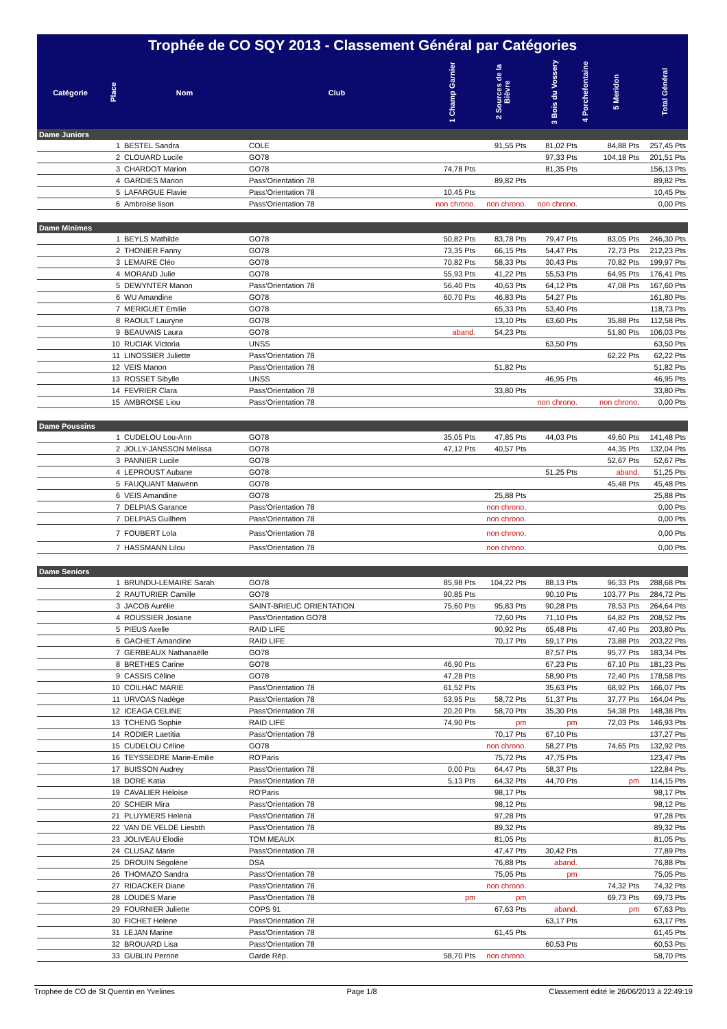| Trophée de CO SQY 2013 - Classement Général par Catégories | | | | | | | | | |
| --- | --- | --- | --- | --- | --- | --- | --- | --- | --- |
| Catégorie | Place | Nom | Club | 1 Champ Garnier | 2 Sources de la Bièvre | 3 Bois du Vossery | 4 Porchefontaine | 5 Meridon | Total Général |
| Dame Juniors | | | | | | | | | |
| | 1 | BESTEL Sandra | COLE | | 91,55 Pts | 81,02 Pts | | 84,88 Pts | 257,45 Pts |
| | 2 | CLOUARD Lucile | GO78 | | | 97,33 Pts | | 104,18 Pts | 201,51 Pts |
| | 3 | CHARDOT Marion | GO78 | 74,78 Pts | | 81,35 Pts | | | 156,13 Pts |
| | 4 | GARDIES Marion | Pass'Orientation 78 | | 89,82 Pts | | | | 89,82 Pts |
| | 5 | LAFARGUE Flavie | Pass'Orientation 78 | 10,45 Pts | | | | | 10,45 Pts |
| | 6 | Ambroise lison | Pass'Orientation 78 | non chrono. | non chrono. | non chrono. | | | 0,00 Pts |
| Dame Minimes | | | | | | | | | |
| | 1 | BEYLS Mathilde | GO78 | 50,82 Pts | 83,78 Pts | 79,47 Pts | | 83,05 Pts | 246,30 Pts |
| | 2 | THONIER Fanny | GO78 | 73,35 Pts | 66,15 Pts | 54,47 Pts | | 72,73 Pts | 212,23 Pts |
| | 3 | LEMAIRE Cléo | GO78 | 70,82 Pts | 58,33 Pts | 30,43 Pts | | 70,82 Pts | 199,97 Pts |
| | 4 | MORAND Julie | GO78 | 55,93 Pts | 41,22 Pts | 55,53 Pts | | 64,95 Pts | 176,41 Pts |
| | 5 | DEWYNTER Manon | Pass'Orientation 78 | 56,40 Pts | 40,63 Pts | 64,12 Pts | | 47,08 Pts | 167,60 Pts |
| | 6 | WU Amandine | GO78 | 60,70 Pts | 46,83 Pts | 54,27 Pts | | | 161,80 Pts |
| | 7 | MERIGUET Emilie | GO78 | | 65,33 Pts | 53,40 Pts | | | 118,73 Pts |
| | 8 | RAOULT Lauryne | GO78 | | 13,10 Pts | 63,60 Pts | | 35,88 Pts | 112,58 Pts |
| | 9 | BEAUVAIS Laura | GO78 | aband. | 54,23 Pts | | | 51,80 Pts | 106,03 Pts |
| | 10 | RUCIAK Victoria | UNSS | | | 63,50 Pts | | | 63,50 Pts |
| | 11 | LINOSSIER Juliette | Pass'Orientation 78 | | | | | 62,22 Pts | 62,22 Pts |
| | 12 | VEIS Manon | Pass'Orientation 78 | | 51,82 Pts | | | | 51,82 Pts |
| | 13 | ROSSET Sibylle | UNSS | | | 46,95 Pts | | | 46,95 Pts |
| | 14 | FEVRIER Clara | Pass'Orientation 78 | | 33,80 Pts | | | | 33,80 Pts |
| | 15 | AMBROISE Liou | Pass'Orientation 78 | | | non chrono. | | non chrono. | 0,00 Pts |
| Dame Poussins | | | | | | | | | |
| | 1 | CUDELOU Lou-Ann | GO78 | 35,05 Pts | 47,85 Pts | 44,03 Pts | | 49,60 Pts | 141,48 Pts |
| | 2 | JOLLY-JANSSON Mélissa | GO78 | 47,12 Pts | 40,57 Pts | | | 44,35 Pts | 132,04 Pts |
| | 3 | PANNIER Lucile | GO78 | | | | | 52,67 Pts | 52,67 Pts |
| | 4 | LEPROUST Aubane | GO78 | | | 51,25 Pts | | aband. | 51,25 Pts |
| | 5 | FAUQUANT Maïwenn | GO78 | | | | | 45,48 Pts | 45,48 Pts |
| | 6 | VEIS Amandine | GO78 | | 25,88 Pts | | | | 25,88 Pts |
| | 7 | DELPIAS Garance | Pass'Orientation 78 | | non chrono. | | | | 0,00 Pts |
| | 7 | DELPIAS Guilhem | Pass'Orientation 78 | | non chrono. | | | | 0,00 Pts |
| | 7 | FOUBERT Lola | Pass'Orientation 78 | | non chrono. | | | | 0,00 Pts |
| | 7 | HASSMANN Lilou | Pass'Orientation 78 | | non chrono. | | | | 0,00 Pts |
| Dame Seniors | | | | | | | | | |
| | 1 | BRUNDU-LEMAIRE Sarah | GO78 | 85,98 Pts | 104,22 Pts | 88,13 Pts | | 96,33 Pts | 288,68 Pts |
| | 2 | RAUTURIER Camille | GO78 | 90,85 Pts | | 90,10 Pts | | 103,77 Pts | 284,72 Pts |
| | 3 | JACOB Aurélie | SAINT-BRIEUC ORIENTATION | 75,60 Pts | 95,83 Pts | 90,28 Pts | | 78,53 Pts | 264,64 Pts |
| | 4 | ROUSSIER Josiane | Pass'Orientation GO78 | | 72,60 Pts | 71,10 Pts | | 64,82 Pts | 208,52 Pts |
| | 5 | PIEUS Axelle | RAID LIFE | | 90,92 Pts | 65,48 Pts | | 47,40 Pts | 203,80 Pts |
| | 6 | GACHET Amandine | RAID LIFE | | 70,17 Pts | 59,17 Pts | | 73,88 Pts | 203,22 Pts |
| | 7 | GERBEAUX Nathanaëlle | GO78 | | | 87,57 Pts | | 95,77 Pts | 183,34 Pts |
| | 8 | BRETHES Carine | GO78 | 46,90 Pts | | 67,23 Pts | | 67,10 Pts | 181,23 Pts |
| | 9 | CASSIS Céline | GO78 | 47,28 Pts | | 58,90 Pts | | 72,40 Pts | 178,58 Pts |
| | 10 | COILHAC MARIE | Pass'Orientation 78 | 61,52 Pts | | 35,63 Pts | | 68,92 Pts | 166,07 Pts |
| | 11 | URVOAS Nadège | Pass'Orientation 78 | 53,95 Pts | 58,72 Pts | 51,37 Pts | | 37,77 Pts | 164,04 Pts |
| | 12 | ICEAGA CELINE | Pass'Orientation 78 | 20,20 Pts | 58,70 Pts | 35,30 Pts | | 54,38 Pts | 148,38 Pts |
| | 13 | TCHENG Sophie | RAID LIFE | 74,90 Pts | pm | pm | | 72,03 Pts | 146,93 Pts |
| | 14 | RODIER Laetitia | Pass'Orientation 78 | | 70,17 Pts | 67,10 Pts | | | 137,27 Pts |
| | 15 | CUDELOU Céline | GO78 | | non chrono. | 58,27 Pts | | 74,65 Pts | 132,92 Pts |
| | 16 | TEYSSEDRE Marie-Emilie | RO'Paris | | 75,72 Pts | 47,75 Pts | | | 123,47 Pts |
| | 17 | BUISSON Audrey | Pass'Orientation 78 | 0,00 Pts | 64,47 Pts | 58,37 Pts | | | 122,84 Pts |
| | 18 | DORE Katia | Pass'Orientation 78 | 5,13 Pts | 64,32 Pts | 44,70 Pts | | pm | 114,15 Pts |
| | 19 | CAVALIER Héloïse | RO'Paris | | 98,17 Pts | | | | 98,17 Pts |
| | 20 | SCHEIR Mira | Pass'Orientation 78 | | 98,12 Pts | | | | 98,12 Pts |
| | 21 | PLUYMERS Helena | Pass'Orientation 78 | | 97,28 Pts | | | | 97,28 Pts |
| | 22 | VAN DE VELDE Liesbth | Pass'Orientation 78 | | 89,32 Pts | | | | 89,32 Pts |
| | 23 | JOLIVEAU Elodie | TOM MEAUX | | 81,05 Pts | | | | 81,05 Pts |
| | 24 | CLUSAZ Marie | Pass'Orientation 78 | | 47,47 Pts | 30,42 Pts | | | 77,89 Pts |
| | 25 | DROUIN Ségolène | DSA | | 76,88 Pts | aband. | | | 76,88 Pts |
| | 26 | THOMAZO Sandra | Pass'Orientation 78 | | 75,05 Pts | pm | | | 75,05 Pts |
| | 27 | RIDACKER Diane | Pass'Orientation 78 | | non chrono. | | | 74,32 Pts | 74,32 Pts |
| | 28 | LOUDES Marie | Pass'Orientation 78 | pm | pm | | | 69,73 Pts | 69,73 Pts |
| | 29 | FOURNIER Juliette | COPS 91 | | 67,63 Pts | aband. | | pm | 67,63 Pts |
| | 30 | FICHET Helene | Pass'Orientation 78 | | | 63,17 Pts | | | 63,17 Pts |
| | 31 | LEJAN Marine | Pass'Orientation 78 | | 61,45 Pts | | | | 61,45 Pts |
| | 32 | BROUARD Lisa | Pass'Orientation 78 | | | 60,53 Pts | | | 60,53 Pts |
| | 33 | GUBLIN Perrine | Garde Rép. | 58,70 Pts | non chrono. | | | | 58,70 Pts |
Trophée de CO de St Quentin en Yvelines Page 1/8 Classement édité le 26/06/2013 à 22:49:19